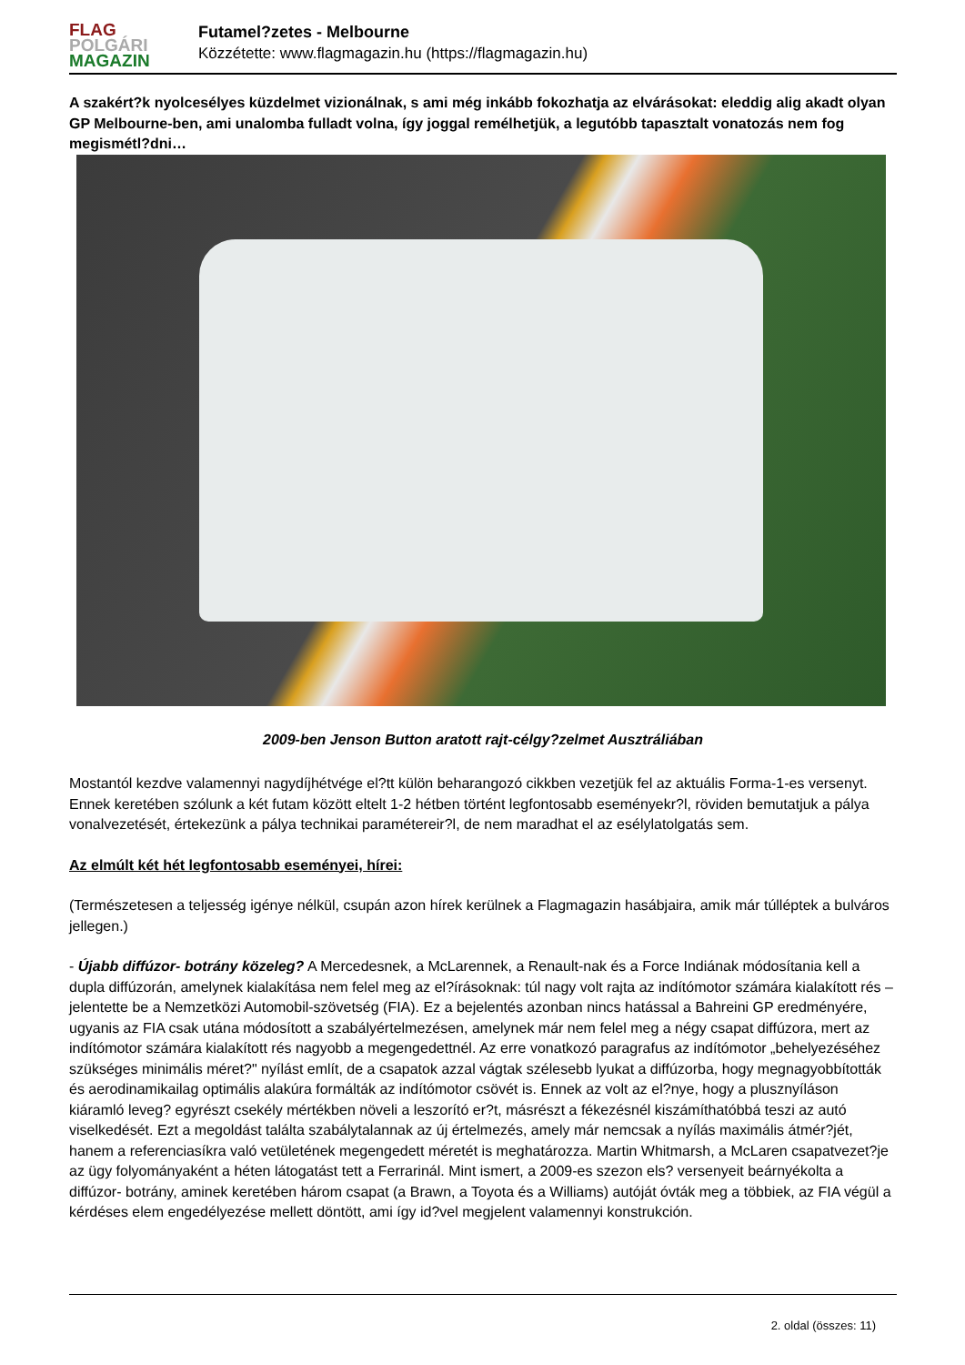FLAG
POLGÁRI
MAGAZIN
Futamel?zetes - Melbourne
Közzétette: www.flagmagazin.hu (https://flagmagazin.hu)
A szakért?k nyolcesélyes küzdelmet vizionálnak, s ami még inkább fokozhatja az elvárásokat: eleddig alig akadt olyan GP Melbourne-ben, ami unalomba fulladt volna, így joggal remélhetjük, a legutóbb tapasztalt vonatozás nem fog megismétl?dni…
2009-ben Jenson Button aratott rajt-célgy?zelmet Ausztráliában
Mostantól kezdve valamennyi nagydíjhétvége el?tt külön beharangozó cikkben vezetjük fel az aktuális Forma-1-es versenyt. Ennek keretében szólunk a két futam között eltelt 1-2 hétben történt legfontosabb eseményekr?l, röviden bemutatjuk a pálya vonalvezetését, értekezünk a pálya technikai paramétereir?l, de nem maradhat el az esélylatolgatás sem.
Az elmúlt két hét legfontosabb eseményei, hírei:
(Természetesen a teljesség igénye nélkül, csupán azon hírek kerülnek a Flagmagazin hasábjaira, amik már túlléptek a bulváros jellegen.)
- Újabb diffúzor- botrány közeleg? A Mercedesnek, a McLarennek, a Renault-nak és a Force Indiának módosítania kell a dupla diffúzorán, amelynek kialakítása nem felel meg az el?írásoknak: túl nagy volt rajta az indítómotor számára kialakított rés – jelentette be a Nemzetközi Automobil-szövetség (FIA). Ez a bejelentés azonban nincs hatással a Bahreini GP eredményére, ugyanis az FIA csak utána módosított a szabályértelmezésen, amelynek már nem felel meg a négy csapat diffúzora, mert az indítómotor számára kialakított rés nagyobb a megengedettnél. Az erre vonatkozó paragrafus az indítómotor „behelyezéséhez szükséges minimális méret?" nyílást említ, de a csapatok azzal vágtak szélesebb lyukat a diffúzorba, hogy megnagyobbították és aerodinamikailag optimális alakúra formálták az indítómotor csövét is. Ennek az volt az el?nye, hogy a pluszny­íláson kiáramló leveg? egyrészt csekély mértékben növeli a leszorító er?t, másrészt a fékezésnél kiszámíthatóbbá teszi az autó viselkedését. Ezt a megoldást találta szabálytalannak az új értelmezés, amely már nemcsak a nyílás maximális átmér?jét, hanem a referenciasíkra való vetületének megengedett méretét is meghatározza. Martin Whitmarsh, a McLaren csapatvezet?je az ügy folyományaként a héten látogatást tett a Ferrarinál. Mint ismert, a 2009-es szezon els? versenyeit beárnyékolta a diffúzor- botrány, aminek keretében három csapat (a Brawn, a Toyota és a Williams) autóját óvták meg a többiek, az FIA végül a kérdéses elem engedélyezése mellett döntött, ami így id?vel megjelent valamennyi konstrukción.
2. oldal (összes: 11)